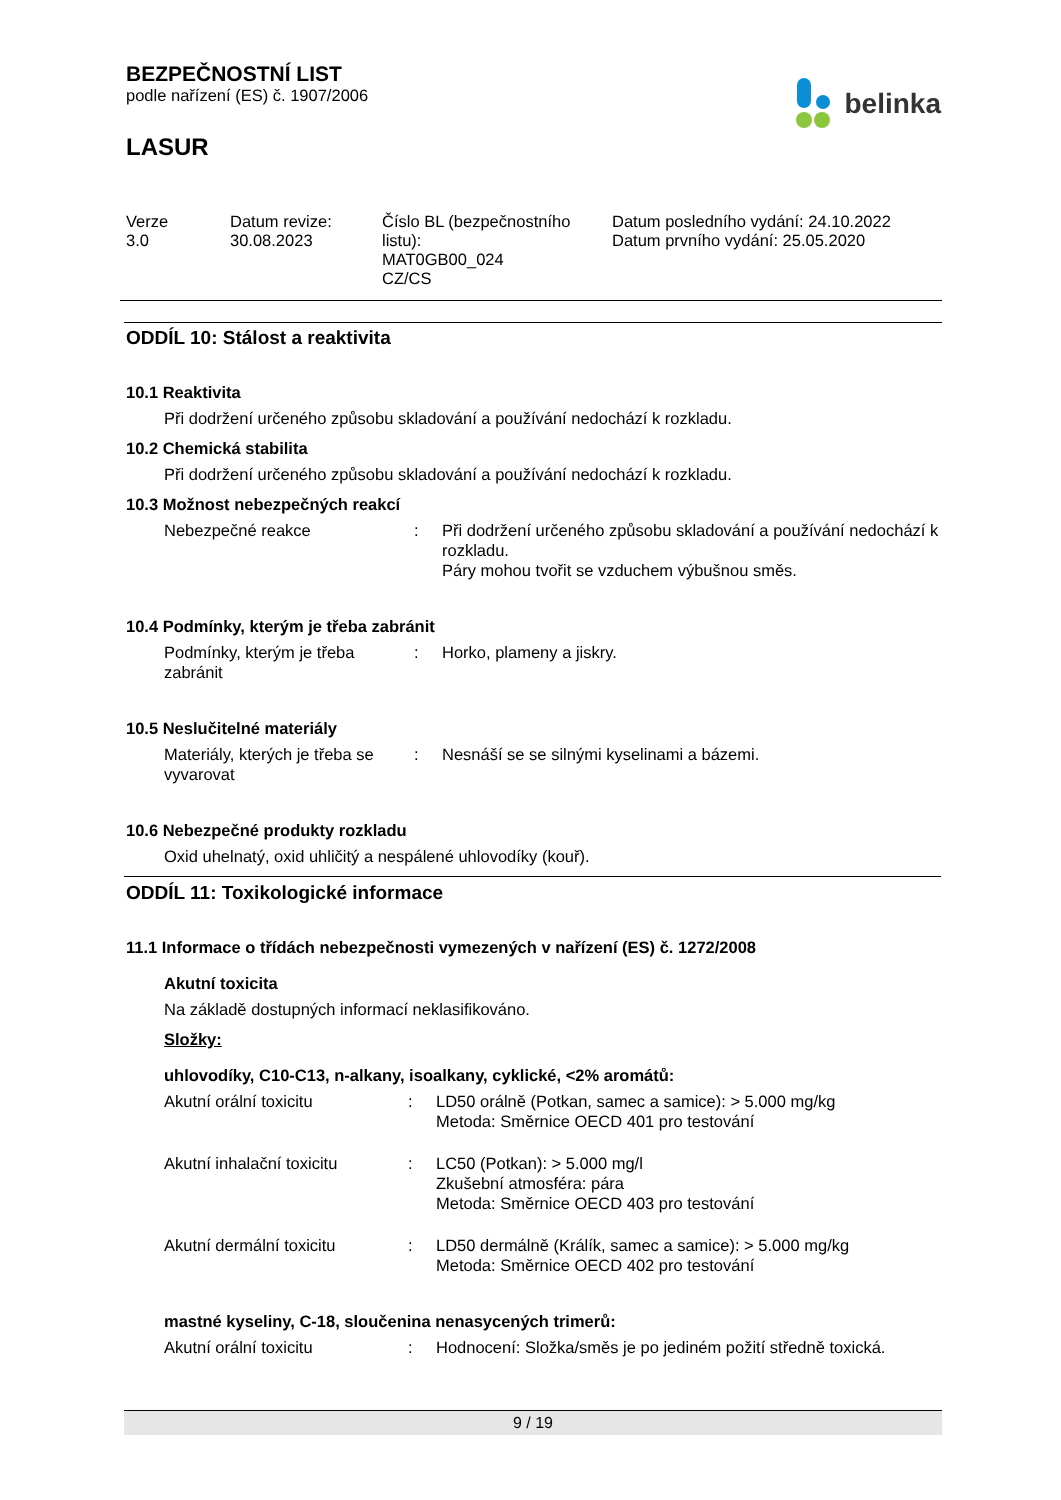BEZPEČNOSTNÍ LIST
podle nařízení (ES) č. 1907/2006
belinka
LASUR
Verze
3.0
Datum revize:
30.08.2023
Číslo BL (bezpečnostního listu):
MAT0GB00_024
CZ/CS
Datum posledního vydání: 24.10.2022
Datum prvního vydání: 25.05.2020
ODDÍL 10: Stálost a reaktivita
10.1 Reaktivita
Při dodržení určeného způsobu skladování a používání nedochází k rozkladu.
10.2 Chemická stabilita
Při dodržení určeného způsobu skladování a používání nedochází k rozkladu.
10.3 Možnost nebezpečných reakcí
Nebezpečné reakce : Při dodržení určeného způsobu skladování a používání nedochází k rozkladu.
Páry mohou tvořit se vzduchem výbušnou směs.
10.4 Podmínky, kterým je třeba zabránit
Podmínky, kterým je třeba zabránit
: Horko, plameny a jiskry.
10.5 Neslučitelné materiály
Materiály, kterých je třeba se vyvarovat
: Nesnáší se se silnými kyselinami a bázemi.
10.6 Nebezpečné produkty rozkladu
Oxid uhelnatý, oxid uhličitý a nespálené uhlovodíky (kouř).
ODDÍL 11: Toxikologické informace
11.1 Informace o třídách nebezpečnosti vymezených v nařízení (ES) č. 1272/2008
Akutní toxicita
Na základě dostupných informací neklasifikováno.
Složky:
uhlovodíky, C10-C13, n-alkany, isoalkany, cyklické, <2% aromátů:
Akutní orální toxicitu : LD50 orálně (Potkan, samec a samice): > 5.000 mg/kg
Metoda: Směrnice OECD 401 pro testování
Akutní inhalační toxicitu
: LC50 (Potkan): > 5.000 mg/l
Zkušební atmosféra: pára
Metoda: Směrnice OECD 403 pro testování
Akutní dermální toxicitu : LD50 dermálně (Králík, samec a samice): > 5.000 mg/kg
Metoda: Směrnice OECD 402 pro testování
mastné kyseliny, C-18, sloučenina nenasycených trimerů:
Akutní orální toxicitu : Hodnocení: Složka/směs je po jediném požití středně toxická.
9 / 19